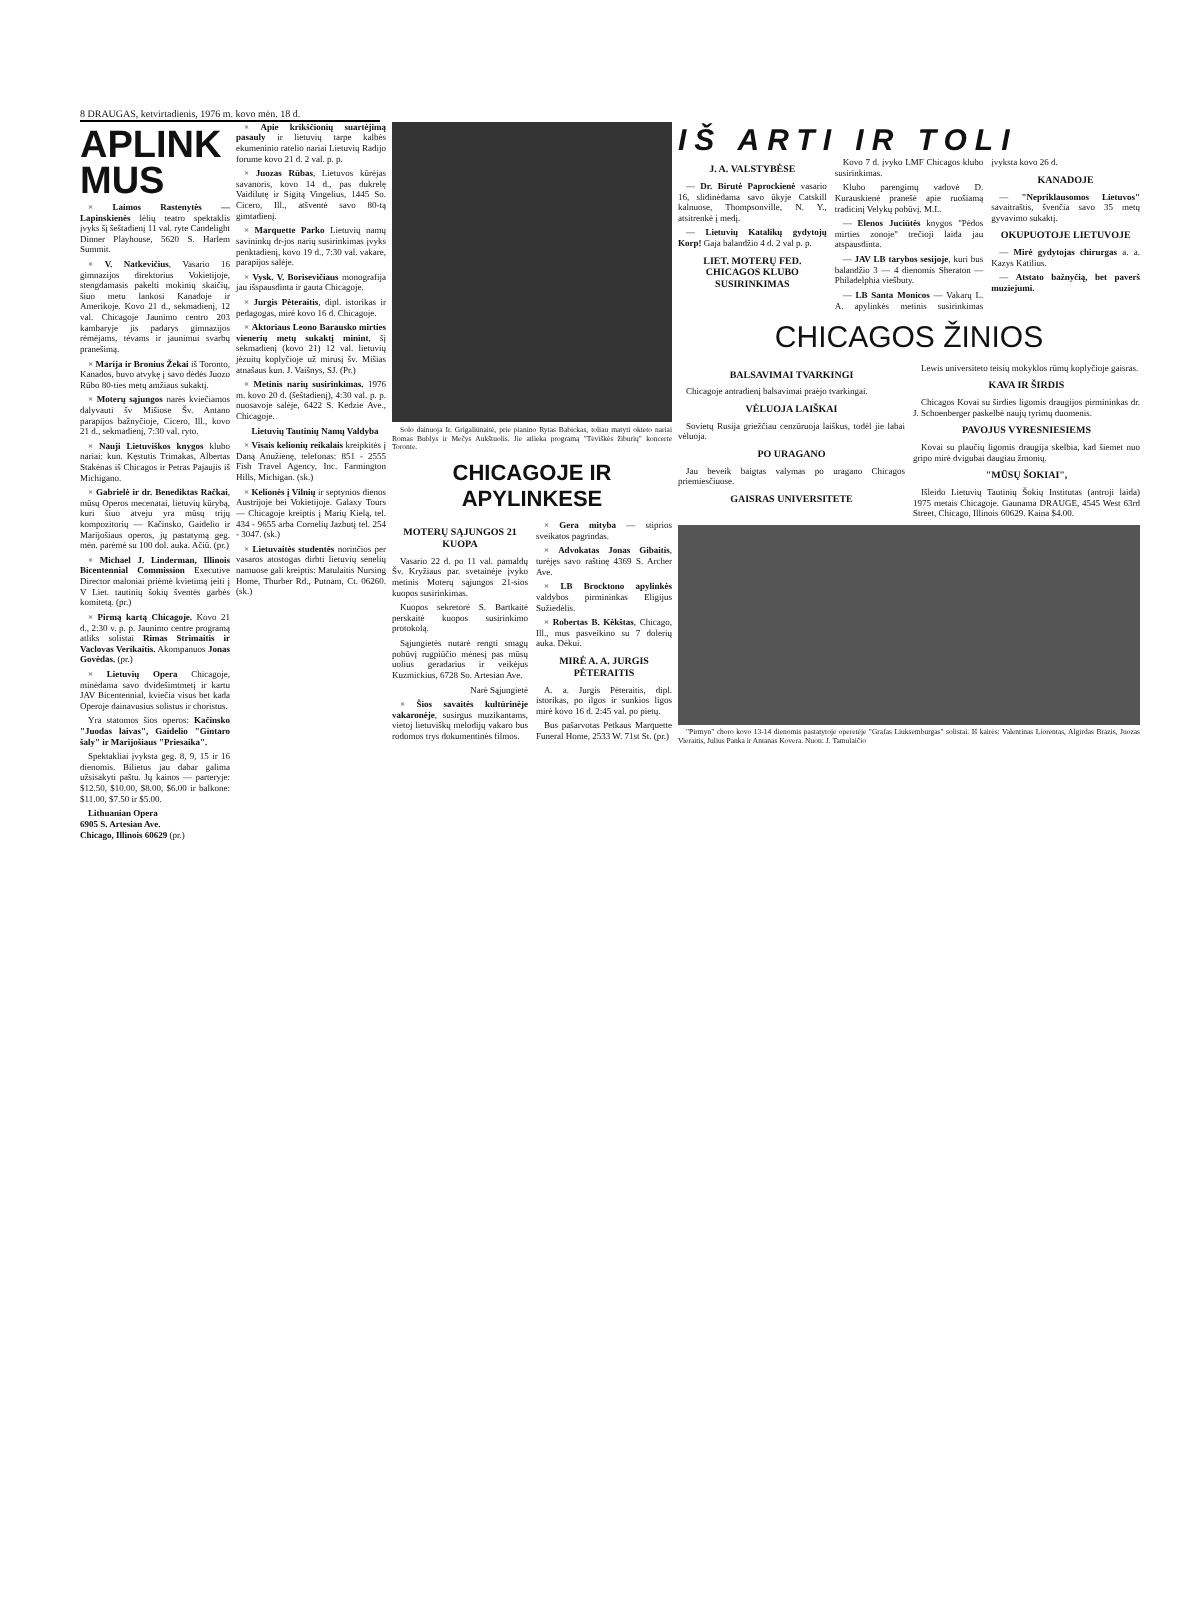8 DRAUGAS, ketvirtadienis, 1976 m. kovo mėn. 18 d.
APLINK MUS
× Laimos Rastenytės — Lapinskienės lėlių teatro spektaklis įvyks šį šeštadienį 11 val. ryte Candelight Dinner Playhouse, 5620 S. Harlem Summit.
× V. Natkevičius, Vasario 16 gimnazijos direktorius Vokietijoje, stengdamasis pakelti mokinių skaičių, šiuo metu lankosi Kanadoje ir Amerikoje. Kovo 21 d., sekmadienį, 12 val. Chicagoje Jaunimo centro 203 kambaryje jis padarys gimnazijos rėmėjams, tėvams ir jaunimui svarbų pranešimą.
× Marija ir Bronius Žekai iš Toronto, Kanados, buvo atvykę į savo dėdės Juozo Rūbo 80-ties metų amžiaus sukaktį.
× Moterų sąjungos narės kviečiamos dalyvauti šv Mišiose Šv. Antano parapijos bažnyčioje, Cicero, Ill., kovo 21 d., sekmadienį, 7:30 val. ryto.
× Nauji Lietuviškos knygos klubo nariai: kun. Kęstutis Trimakas, Albertas Stakėnas iš Chicagos ir Petras Pajaujis iš Michigano.
× Gabrielė ir dr. Benediktas Račkai, mūsų Operos mecenatai, lietuvių kūrybą, kuri šiuo atveju yra mūsų trijų kompozitorių — Kačinsko, Gaidelio ir Marijošiaus operos, jų pastatymą geg. mėn. parėmė su 100 dol. auka. Ačiū. (pr.)
× Michael J. Linderman, Illinois Bicentennial Commission Executive Director maloniai priėmė kvietimą įeiti į V Liet. tautinių šokių šventės garbės komitetą. (pr.)
× Pirmą kartą Chicagoje. Kovo 21 d., 2:30 v. p. p. Jaunimo centre programą atliks solistai Rimas Strimaitis ir Vaclovas Verikaitis. Akompanuos Jonas Govėdas. (pr.)
× Lietuvių Opera Chicagoje, minėdama savo dvidešimtmetį ir kartu JAV Bicentennial, kviečia visus bet kada Operoje dainavusius solistus ir choristus.
Yra statomos šios operos: Kačinsko "Juodas laivas", Gaidelio "Gintaro šaly" ir Marijošiaus "Priesaika".
Spektakliai įvyksta geg. 8, 9, 15 ir 16 dienomis. Bilietus jau dabar galima užsisakyti paštu. Jų kainos — parteryje: $12.50, $10.00, $8.00, $6.00 ir balkone: $11.00, $7.50 ir $5.00.
Lithuanian Opera
6905 S. Artesian Ave.
Chicago, Illinois 60629 (pr.)
× Apie krikščionių suartėjimą pasauly ir lietuvių tarpe kalbės ekumeninio ratelio nariai Lietuvių Radijo forume kovo 21 d. 2 val. p. p.
× Juozas Rūbas, Lietuvos kūrėjas savanoris, kovo 14 d., pas dukrelę Vaidilutę ir Sigitą Vingelius, 1445 So. Cicero, Ill., atšventė savo 80-tą gimtadienį.
× Marquette Parko Lietuvių namų savininkų dr-jos narių susirinkimas įvyks penktadienį, kovo 19 d., 7:30 val. vakare, parapijos salėje.
× Vysk. V. Borisevičiaus monografija jau išspausdinta ir gauta Chicagoje.
× Jurgis Pėteraitis, dipl. istorikas ir pedagogas, mirė kovo 16 d. Chicagoje.
× Aktoriaus Leono Barausko mirties vienerių metų sukaktį minint, šį sekmadienį (kovo 21) 12 val. lietuvių jėzuitų koplyčioje už mirusį šv. Mišias atnašaus kun. J. Vaišnys, SJ. (Pr.)
× Metinis narių susirinkimas. 1976 m. kovo 20 d. (šeštadienį), 4:30 val. p. p. nuosavoje salėje, 6422 S. Kedzie Ave., Chicagoje.
Lietuvių Tautinių Namų Valdyba
× Visais kelionių reikalais kreipkitės į Daną Anužienę, telefonas: 851 - 2555 Fish Travel Agency, Inc. Farmington Hills, Michigan. (sk.)
× Kelionės į Vilnių ir septynios dienos Austrijoje bei Vokietijoje. Galaxy Tours — Chicagoje kreiptis į Marių Kielą, tel. 434 - 9655 arba Cornelių Jazbutį tel. 254 - 3047. (sk.)
× Lietuvaitės studentės norinčios per vasaros atostogas dirbti lietuvių senelių namuose gali kreiptis: Matulaitis Nursing Home, Thurber Rd., Putnam, Ct. 06260. (sk.)
Solo dainuoja Ir. Grigaliūnaitė, prie pianino Rytas Babickas, toliau matyti okteto nariai Romas Bublys ir Mečys Aukštuolis. Jie atlieka programą "Tėviškės žiburių" koncerte Toronte.
CHICAGOJE IR APYLINKESE
MOTERŲ SĄJUNGOS 21 KUOPA
Vasario 22 d. po 11 val. pamaldų Šv. Kryžiaus par. svetainėje įvyko metinis Moterų sąjungos 21-sios kuopos susirinkimas.
Kuopos sekretorė S. Bartkaitė perskaitė kuopos susirinkimo protokolą.
Sąjungietės nutarė rengti smagų pobūvį rugpiūčio mėnesį pas mūsų uolius geradarius ir veikėjus Kuzmickius, 6728 So. Artesian Ave.
Narė Sąjungietė
× Šios savaitės kultūrinėje vakaronėje, susirgus muzikantams, vietoj lietuviškų melodijų vakaro bus rodomos trys dokumentinės filmos.
× Gera mityba — stiprios sveikatos pagrindas.
× Advokatas Jonas Gibaitis, turėjęs savo raštinę 4369 S. Archer Ave.
× LB Brocktono apylinkės valdybos pirmininkas Eligijus Sužiedėlis.
× Robertas B. Kėkštas, Chicago, Ill., mus pasveikino su 7 dolerių auka. Dėkui.
MIRĖ A. A. JURGIS PĖTERAITIS
A. a. Jurgis Pėteraitis, dipl. istorikas, po ilgos ir sunkios ligos mirė kovo 16 d. 2:45 val. po pietų.
Bus pašarvotas Petkaus Marquette Funeral Home, 2533 W. 71st St. (pr.)
IŠ ARTI IR TOLI
J. A. VALSTYBĖSE
— Dr. Birutė Paprockienė vasario 16, slidinėdama savo ūkyje Catskill kalnuose, Thompsonville, N. Y., atsitrenkė į medį.
— Lietuvių Katalikų gydytojų Korp! Gaja balandžio 4 d. 2 val p. p.
LIET. MOTERŲ FED. CHICAGOS KLUBO SUSIRINKIMAS
Kovo 7 d. įvyko LMF Chicagos klubo susirinkimas.
Klubo parengimų vadovė D. Kurauskienė pranešė apie ruošiamą tradicinį Velykų pobūvį. M.L.
— Elenos Juciūtės knygos "Pėdos mirties zonoje" trečioji laida jau atspausdinta.
— JAV LB tarybos sesijoje, kuri bus balandžio 3 — 4 dienomis Sheraton — Philadelphia viešbuty.
— LB Santa Monicos — Vakarų L. A. apylinkės metinis susirinkimas įvyksta kovo 26 d.
KANADOJE
— "Nepriklausomos Lietuvos" savaitraštis, švenčia savo 35 metų gyvavimo sukaktį.
OKUPUOTOJE LIETUVOJE
— Mirė gydytojas chirurgas a. a. Kazys Katilius.
— Atstato bažnyčią, bet paverš muziejumi.
CHICAGOS ŽINIOS
BALSAVIMAI TVARKINGI
Chicagoje antradienį balsavimai praėjo tvarkingai.
VĖLUOJA LAIŠKAI
Sovietų Rusija griežčiau cenzūruoja laiškus, todėl jie labai vėluoja.
PO URAGANO
Jau beveik baigtas valymas po uragano Chicagos priemiesčiuose.
GAISRAS UNIVERSITETE
Lewis universiteto teisių mokyklos rūmų koplyčioje gaisras.
KAVA IR ŠIRDIS
Chicagos Kovai su širdies ligomis draugijos pirmininkas dr. J. Schoenberger paskelbė naujų tyrimų duomenis.
PAVOJUS VYRESNIESIEMS
Kovai su plaučių ligomis draugija skelbia, kad šiemet nuo gripo mirė dvigubai daugiau žmonių.
"MŪSŲ ŠOKIAI",
Išleido Lietuvių Tautinių Šokių Institutas (antroji laida) 1975 metais Chicagoje. Gaunama DRAUGE, 4545 West 63rd Street, Chicago, Illinois 60629. Kaina $4.00.
"Pirmyn" choro kovo 13-14 dienomis pastatytoje operetėje "Grafas Liuksemburgas" solistai. Iš kairės: Valentinas Liorentas, Algirdas Brazis, Juozas Vieraitis, Julius Panka ir Antanas Kovera. Nuotr. J. Tamulaičio